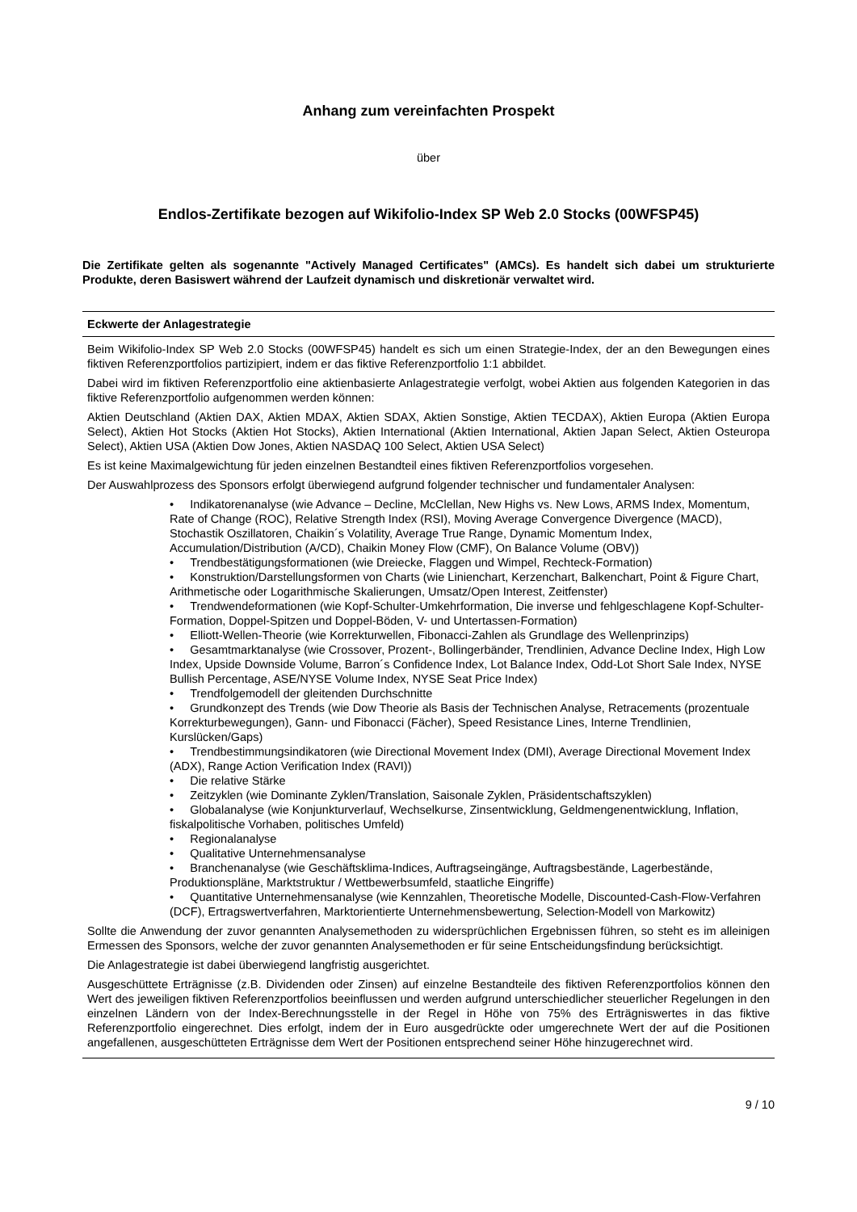Anhang zum vereinfachten Prospekt
über
Endlos-Zertifikate bezogen auf Wikifolio-Index SP Web 2.0 Stocks (00WFSP45)
Die Zertifikate gelten als sogenannte "Actively Managed Certificates" (AMCs). Es handelt sich dabei um strukturierte Produkte, deren Basiswert während der Laufzeit dynamisch und diskretionär verwaltet wird.
Eckwerte der Anlagestrategie
Beim Wikifolio-Index SP Web 2.0 Stocks (00WFSP45) handelt es sich um einen Strategie-Index, der an den Bewegungen eines fiktiven Referenzportfolios partizipiert, indem er das fiktive Referenzportfolio 1:1 abbildet.
Dabei wird im fiktiven Referenzportfolio eine aktienbasierte Anlagestrategie verfolgt, wobei Aktien aus folgenden Kategorien in das fiktive Referenzportfolio aufgenommen werden können:
Aktien Deutschland (Aktien DAX, Aktien MDAX, Aktien SDAX, Aktien Sonstige, Aktien TECDAX), Aktien Europa (Aktien Europa Select), Aktien Hot Stocks (Aktien Hot Stocks), Aktien International (Aktien International, Aktien Japan Select, Aktien Osteuropa Select), Aktien USA (Aktien Dow Jones, Aktien NASDAQ 100 Select, Aktien USA Select)
Es ist keine Maximalgewichtung für jeden einzelnen Bestandteil eines fiktiven Referenzportfolios vorgesehen.
Der Auswahlprozess des Sponsors erfolgt überwiegend aufgrund folgender technischer und fundamentaler Analysen:
• Indikatorenanalyse (wie Advance – Decline, McClellan, New Highs vs. New Lows, ARMS Index, Momentum, Rate of Change (ROC), Relative Strength Index (RSI), Moving Average Convergence Divergence (MACD), Stochastik Oszillatoren, Chaikin´s Volatility, Average True Range, Dynamic Momentum Index, Accumulation/Distribution (A/CD), Chaikin Money Flow (CMF), On Balance Volume (OBV))
• Trendbestätigungsformationen (wie Dreiecke, Flaggen und Wimpel, Rechteck-Formation)
• Konstruktion/Darstellungsformen von Charts (wie Linienchart, Kerzenchart, Balkenchart, Point & Figure Chart, Arithmetische oder Logarithmische Skalierungen, Umsatz/Open Interest, Zeitfenster)
• Trendwendeformationen (wie Kopf-Schulter-Umkehrformation, Die inverse und fehlgeschlagene Kopf-Schulter-Formation, Doppel-Spitzen und Doppel-Böden, V- und Untertassen-Formation)
• Elliott-Wellen-Theorie (wie Korrekturwellen, Fibonacci-Zahlen als Grundlage des Wellenprinzips)
• Gesamtmarktanalyse (wie Crossover, Prozent-, Bollingerbänder, Trendlinien, Advance Decline Index, High Low Index, Upside Downside Volume, Barron´s Confidence Index, Lot Balance Index, Odd-Lot Short Sale Index, NYSE Bullish Percentage, ASE/NYSE Volume Index, NYSE Seat Price Index)
• Trendfolgemodell der gleitenden Durchschnitte
• Grundkonzept des Trends (wie Dow Theorie als Basis der Technischen Analyse, Retracements (prozentuale Korrekturbewegungen), Gann- und Fibonacci (Fächer), Speed Resistance Lines, Interne Trendlinien, Kurslücken/Gaps)
• Trendbestimmungsindikatoren (wie Directional Movement Index (DMI), Average Directional Movement Index (ADX), Range Action Verification Index (RAVI))
• Die relative Stärke
• Zeitzyklen (wie Dominante Zyklen/Translation, Saisonale Zyklen, Präsidentschaftszyklen)
• Globalanalyse (wie Konjunkturverlauf, Wechselkurse, Zinsentwicklung, Geldmengenentwicklung, Inflation, fiskalpolitische Vorhaben, politisches Umfeld)
• Regionalanalyse
• Qualitative Unternehmensanalyse
• Branchenanalyse (wie Geschäftsklima-Indices, Auftragseingänge, Auftragsbestände, Lagerbestände, Produktionspläne, Marktstruktur / Wettbewerbsumfeld, staatliche Eingriffe)
• Quantitative Unternehmensanalyse (wie Kennzahlen, Theoretische Modelle, Discounted-Cash-Flow-Verfahren (DCF), Ertragswertverfahren, Marktorientierte Unternehmensbewertung, Selection-Modell von Markowitz)
Sollte die Anwendung der zuvor genannten Analysemethoden zu widersprüchlichen Ergebnissen führen, so steht es im alleinigen Ermessen des Sponsors, welche der zuvor genannten Analysemethoden er für seine Entscheidungsfindung berücksichtigt.
Die Anlagestrategie ist dabei überwiegend langfristig ausgerichtet.
Ausgeschüttete Erträgnisse (z.B. Dividenden oder Zinsen) auf einzelne Bestandteile des fiktiven Referenzportfolios können den Wert des jeweiligen fiktiven Referenzportfolios beeinflussen und werden aufgrund unterschiedlicher steuerlicher Regelungen in den einzelnen Ländern von der Index-Berechnungsstelle in der Regel in Höhe von 75% des Erträgniswertes in das fiktive Referenzportfolio eingerechnet. Dies erfolgt, indem der in Euro ausgedrückte oder umgerechnete Wert der auf die Positionen angefallenen, ausgeschütteten Erträgnisse dem Wert der Positionen entsprechend seiner Höhe hinzugerechnet wird.
9 / 10